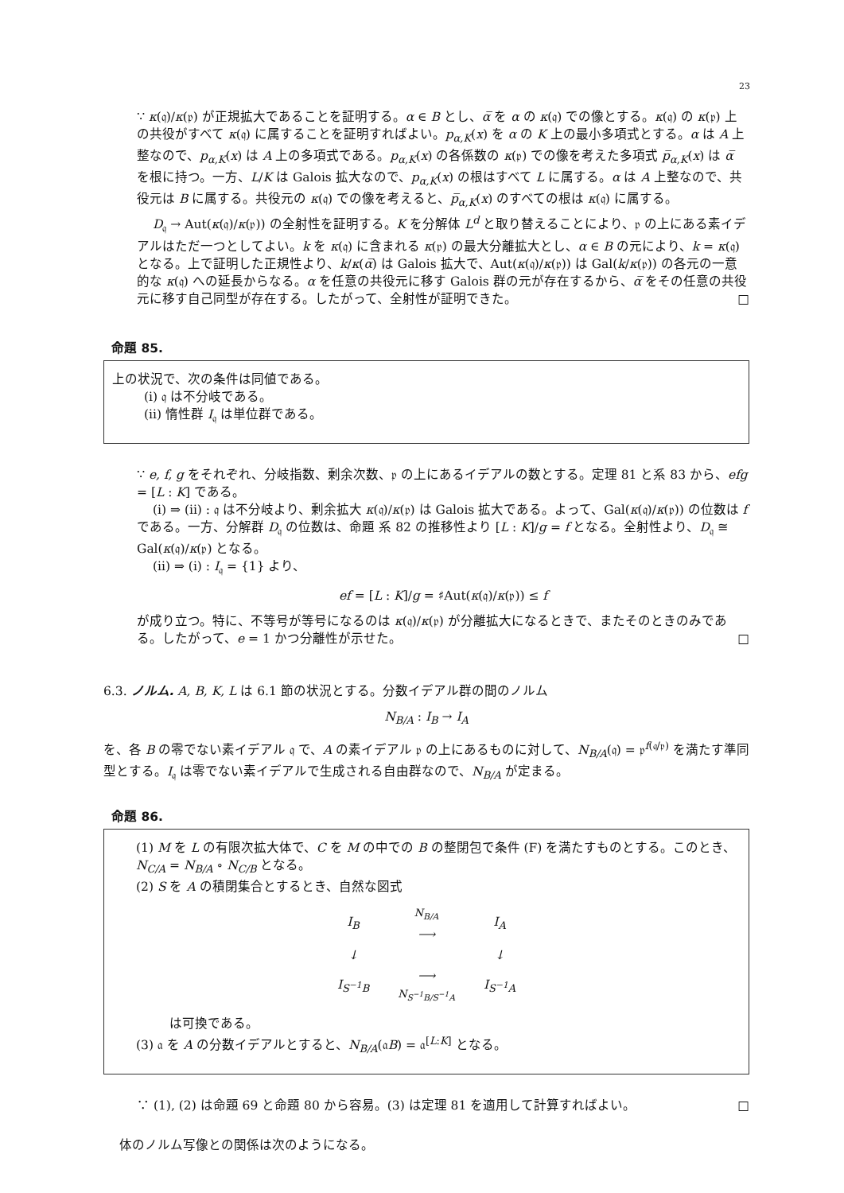23
∵ κ(𝔮)/κ(𝔭) が正規拡大であることを証明する。α ∈ B とし、α̅ を α の κ(𝔮) での像とする。κ(𝔮) の κ(𝔭) 上の共役がすべて κ(𝔮) に属することを証明すればよい。p<sub>α,K</sub>(x) を α の K 上の最小多項式とする。α は A 上整なので、p<sub>α,K</sub>(x) は A 上の多項式である。p<sub>α,K</sub>(x) の各係数の κ(𝔭) での像を考えた多項式 p̅<sub>α,K</sub>(x) は α̅ を根に持つ。一方、L/K は Galois 拡大なので、p<sub>α,K</sub>(x) の根はすべて L に属する。α は A 上整なので、共役元は B に属する。共役元の κ(𝔮) での像を考えると、p̅<sub>α,K</sub>(x) のすべての根は κ(𝔮) に属する。
D<sub>𝔮</sub> → Aut(κ(𝔮)/κ(𝔭)) の全射性を証明する。K を分解体 L<sup>d</sup> と取り替えることにより、𝔭 の上にある素イデアルはただ一つとしてよい。k を κ(𝔮) に含まれる κ(𝔭) の最大分離拡大とし、α ∈ B の元により、k = κ(𝔮) となる。上で証明した正規性より、k/κ(α̅) は Galois 拡大で、Aut(κ(𝔮)/κ(𝔭)) は Gal(k/κ(𝔭)) の各元の一意的な κ(𝔮) への延長からなる。α を任意の共役元に移す Galois 群の元が存在するから、α̅ をその任意の共役元に移す自己同型が存在する。したがって、全射性が証明できた。 □
命題 85.
上の状況で、次の条件は同値である。
(i) 𝔮 は不分岐である。
(ii) 惰性群 I<sub>𝔮</sub> は単位群である。
∵ e, f, g をそれぞれ、分岐指数、剰余次数、𝔭 の上にあるイデアルの数とする。定理 81 と系 83 から、efg = [L : K] である。
(i) ⇒ (ii) : 𝔮 は不分岐より、剰余拡大 κ(𝔮)/κ(𝔭) は Galois 拡大である。よって、Gal(κ(𝔮)/κ(𝔭)) の位数は f である。一方、分解群 D<sub>𝔮</sub> の位数は、命題 系 82 の推移性より [L : K]/g = f となる。全射性より、D<sub>𝔮</sub> ≅ Gal(κ(𝔮)/κ(𝔭) となる。
(ii) ⇒ (i) : I<sub>𝔮</sub> = {1} より、
ef = [L : K]/g = ♯Aut(κ(𝔮)/κ(𝔭)) ≤ f
が成り立つ。特に、不等号が等号になるのは κ(𝔮)/κ(𝔭) が分離拡大になるときで、またそのときのみである。したがって、e = 1 かつ分離性が示せた。 □
6.3. ノルム. A, B, K, L は 6.1 節の状況とする。分数イデアル群の間のノルム
N<sub>B/A</sub> : I<sub>B</sub> → I<sub>A</sub>
を、各 B の零でない素イデアル 𝔮 で、A の素イデアル 𝔭 の上にあるものに対して、N<sub>B/A</sub>(𝔮) = 𝔭<sup>f(𝔮/𝔭)</sup> を満たす準同型とする。I<sub>𝔮</sub> は零でない素イデアルで生成される自由群なので、N<sub>B/A</sub> が定まる。
命題 86.
(1) M を L の有限次拡大体で、C を M の中での B の整閉包で条件 (F) を満たすものとする。このとき、N<sub>C/A</sub> = N<sub>B/A</sub> ∘ N<sub>C/B</sub> となる。
(2) S を A の積閉集合とするとき、自然な図式
| I<sub>B</sub> | N<sub>B/A</sub> ⟶ | I<sub>A</sub> |
| ↓ | | ↓ |
| I<sub>S<sup>−1</sup>B</sub> | ⟶ N<sub>S<sup>−1</sup>B/S<sup>−1</sup>A</sub> | I<sub>S<sup>−1</sup>A</sub> |
は可換である。
(3) 𝔞 を A の分数イデアルとすると、N<sub>B/A</sub>(𝔞B) = 𝔞<sup>[L:K]</sup> となる。
∵ (1), (2) は命題 69 と命題 80 から容易。(3) は定理 81 を適用して計算すればよい。 □
体のノルム写像との関係は次のようになる。